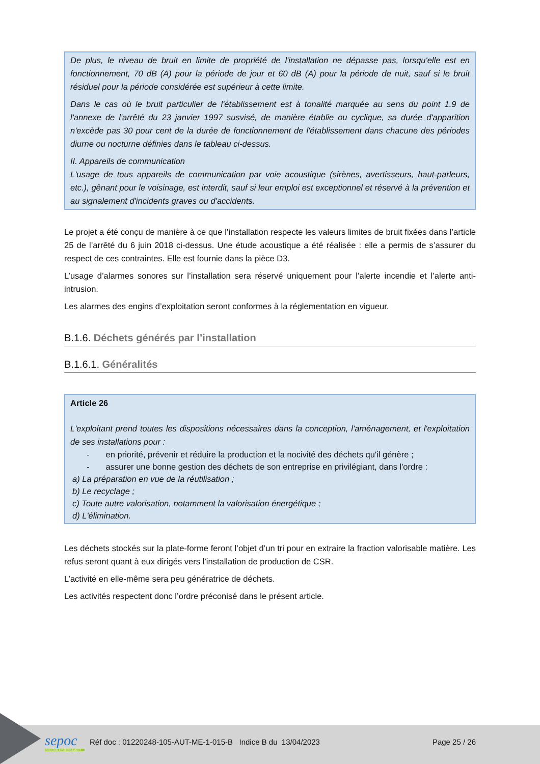De plus, le niveau de bruit en limite de propriété de l'installation ne dépasse pas, lorsqu'elle est en fonctionnement, 70 dB (A) pour la période de jour et 60 dB (A) pour la période de nuit, sauf si le bruit résiduel pour la période considérée est supérieur à cette limite.
Dans le cas où le bruit particulier de l'établissement est à tonalité marquée au sens du point 1.9 de l'annexe de l'arrêté du 23 janvier 1997 susvisé, de manière établie ou cyclique, sa durée d'apparition n'excède pas 30 pour cent de la durée de fonctionnement de l'établissement dans chacune des périodes diurne ou nocturne définies dans le tableau ci-dessus.
II. Appareils de communication
L'usage de tous appareils de communication par voie acoustique (sirènes, avertisseurs, haut-parleurs, etc.), gênant pour le voisinage, est interdit, sauf si leur emploi est exceptionnel et réservé à la prévention et au signalement d'incidents graves ou d'accidents.
Le projet a été conçu de manière à ce que l’installation respecte les valeurs limites de bruit fixées dans l’article 25 de l’arrêté du 6 juin 2018 ci-dessus. Une étude acoustique a été réalisée : elle a permis de s’assurer du respect de ces contraintes. Elle est fournie dans la pièce D3.
L’usage d’alarmes sonores sur l’installation sera réservé uniquement pour l’alerte incendie et l’alerte anti-intrusion.
Les alarmes des engins d’exploitation seront conformes à la réglementation en vigueur.
B.1.6. Déchets générés par l’installation
B.1.6.1. Généralités
Article 26
L'exploitant prend toutes les dispositions nécessaires dans la conception, l'aménagement, et l'exploitation de ses installations pour :
- en priorité, prévenir et réduire la production et la nocivité des déchets qu'il génère ;
- assurer une bonne gestion des déchets de son entreprise en privilégiant, dans l'ordre :
a) La préparation en vue de la réutilisation ;
b) Le recyclage ;
c) Toute autre valorisation, notamment la valorisation énergétique ;
d) L'élimination.
Les déchets stockés sur la plate-forme feront l’objet d’un tri pour en extraire la fraction valorisable matière. Les refus seront quant à eux dirigés vers l’installation de production de CSR.
L’activité en elle-même sera peu génératrice de déchets.
Les activités respectent donc l’ordre préconisé dans le présent article.
sepoc
INDUSTRIE ENVIRONNEMENT
Réf doc : 01220248-105-AUT-ME-1-015-B Indice B du 13/04/2023
Page 25 / 26